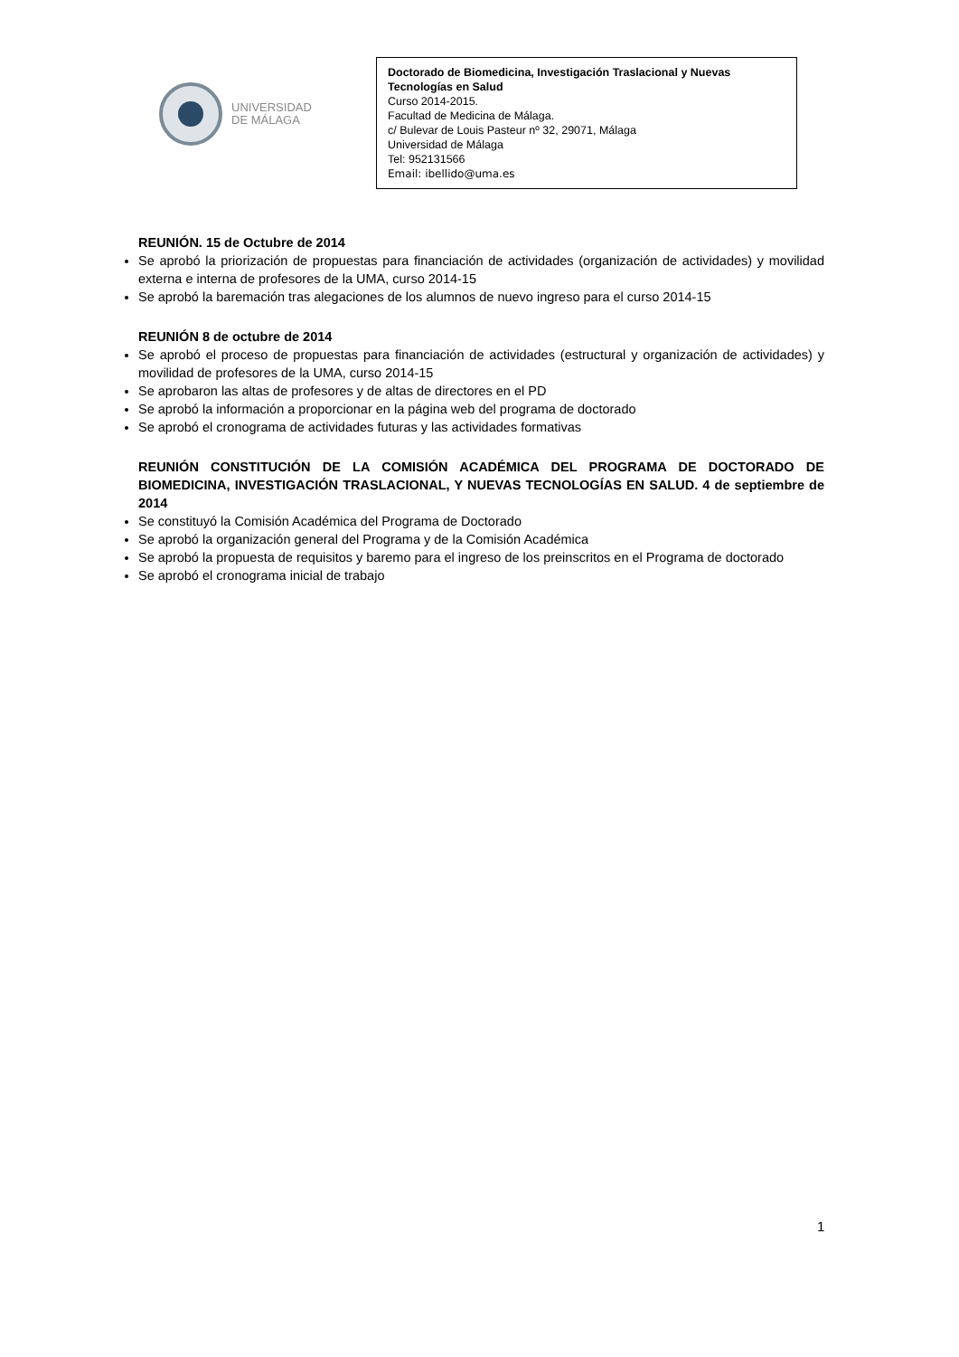UNIVERSIDAD
DE MÁLAGA
Doctorado de Biomedicina, Investigación Traslacional y Nuevas Tecnologías en Salud
Curso 2014-2015.
Facultad de Medicina de Málaga.
c/ Bulevar de Louis Pasteur nº 32, 29071, Málaga
Universidad de Málaga
Tel: 952131566
Email: ibellido@uma.es
REUNIÓN. 15 de Octubre de 2014
Se aprobó la priorización de propuestas para financiación de actividades (organización de actividades) y movilidad externa e interna de profesores de la UMA, curso 2014-15
Se aprobó la baremación tras alegaciones de los alumnos de nuevo ingreso para el curso 2014-15
REUNIÓN 8 de octubre de 2014
Se aprobó el proceso de propuestas para financiación de actividades (estructural y organización de actividades) y movilidad de profesores de la UMA, curso 2014-15
Se aprobaron las altas de profesores y de altas de directores en el PD
Se aprobó la información a proporcionar en la página web del programa de doctorado
Se aprobó el cronograma de actividades futuras y las actividades formativas
REUNIÓN CONSTITUCIÓN DE LA COMISIÓN ACADÉMICA DEL PROGRAMA DE DOCTORADO DE BIOMEDICINA, INVESTIGACIÓN TRASLACIONAL, Y NUEVAS TECNOLOGÍAS EN SALUD. 4 de septiembre de 2014
Se constituyó la Comisión Académica del Programa de Doctorado
Se aprobó la organización general del Programa y de la Comisión Académica
Se aprobó la propuesta de requisitos y baremo para el ingreso de los preinscritos en el Programa de doctorado
Se aprobó el cronograma inicial de trabajo
1